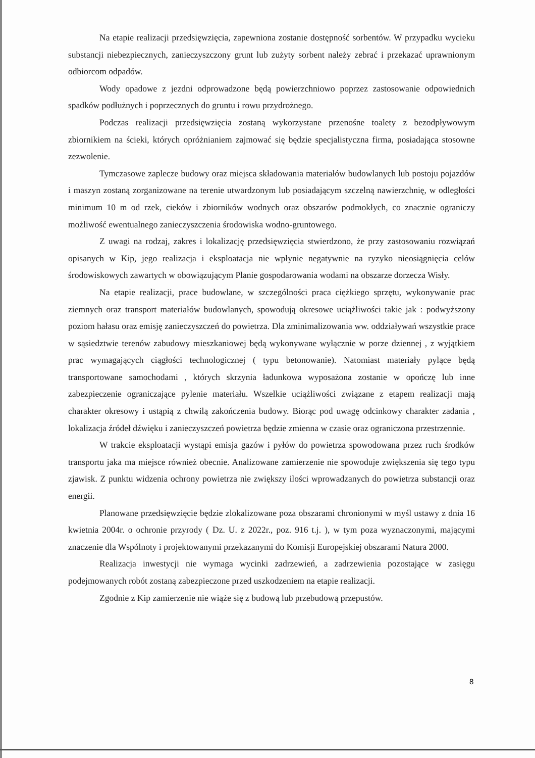Na etapie realizacji przedsięwzięcia, zapewniona zostanie dostępność sorbentów. W przypadku wycieku substancji niebezpiecznych, zanieczyszczony grunt lub zużyty sorbent należy zebrać i przekazać uprawnionym odbiorcom odpadów.
Wody opadowe z jezdni odprowadzone będą powierzchniowo poprzez zastosowanie odpowiednich spadków podłużnych i poprzecznych do gruntu i rowu przydrożnego.
Podczas realizacji przedsięwzięcia zostaną wykorzystane przenośne toalety z bezodpływowym zbiornikiem na ścieki, których opróżnianiem zajmować się będzie specjalistyczna firma, posiadająca stosowne zezwolenie.
Tymczasowe zaplecze budowy oraz miejsca składowania materiałów budowlanych lub postoju pojazdów i maszyn zostaną zorganizowane na terenie utwardzonym lub posiadającym szczelną nawierzchnię, w odległości minimum 10 m od rzek, cieków i zbiorników wodnych oraz obszarów podmokłych, co znacznie ograniczy możliwość ewentualnego zanieczyszczenia środowiska wodno-gruntowego.
Z uwagi na rodzaj, zakres i lokalizację przedsięwzięcia stwierdzono, że przy zastosowaniu rozwiązań opisanych w Kip, jego realizacja i eksploatacja nie wpłynie negatywnie na ryzyko nieosiągnięcia celów środowiskowych zawartych w obowiązującym Planie gospodarowania wodami na obszarze dorzecza Wisły.
Na etapie realizacji, prace budowlane, w szczególności praca ciężkiego sprzętu, wykonywanie prac ziemnych oraz transport materiałów budowlanych, spowodują okresowe uciążliwości takie jak : podwyższony poziom hałasu oraz emisję zanieczyszczeń do powietrza. Dla zminimalizowania ww. oddziaływań wszystkie prace w sąsiedztwie terenów zabudowy mieszkaniowej będą wykonywane wyłącznie w porze dziennej , z wyjątkiem prac wymagających ciągłości technologicznej ( typu betonowanie). Natomiast materiały pylące będą transportowane samochodami , których skrzynia ładunkowa wyposażona zostanie w opończę lub inne zabezpieczenie ograniczające pylenie materiału. Wszelkie uciążliwości związane z etapem realizacji mają charakter okresowy i ustąpią z chwilą zakończenia budowy. Biorąc pod uwagę odcinkowy charakter zadania , lokalizacja źródeł dźwięku i zanieczyszczeń powietrza będzie zmienna w czasie oraz ograniczona przestrzennie.
W trakcie eksploatacji wystąpi emisja gazów i pyłów do powietrza spowodowana przez ruch środków transportu jaka ma miejsce również obecnie. Analizowane zamierzenie nie spowoduje zwiększenia się tego typu zjawisk. Z punktu widzenia ochrony powietrza nie zwiększy ilości wprowadzanych do powietrza substancji oraz energii.
Planowane przedsięwzięcie będzie zlokalizowane poza obszarami chronionymi w myśl ustawy z dnia 16 kwietnia 2004r. o ochronie przyrody ( Dz. U. z 2022r., poz. 916 t.j. ), w tym poza wyznaczonymi, mającymi znaczenie dla Wspólnoty i projektowanymi przekazanymi do Komisji Europejskiej obszarami Natura 2000.
Realizacja inwestycji nie wymaga wycinki zadrzewień, a zadrzewienia pozostające w zasięgu podejmowanych robót zostaną zabezpieczone przed uszkodzeniem na etapie realizacji.
Zgodnie z Kip zamierzenie nie wiąże się z budową lub przebudową przepustów.
8